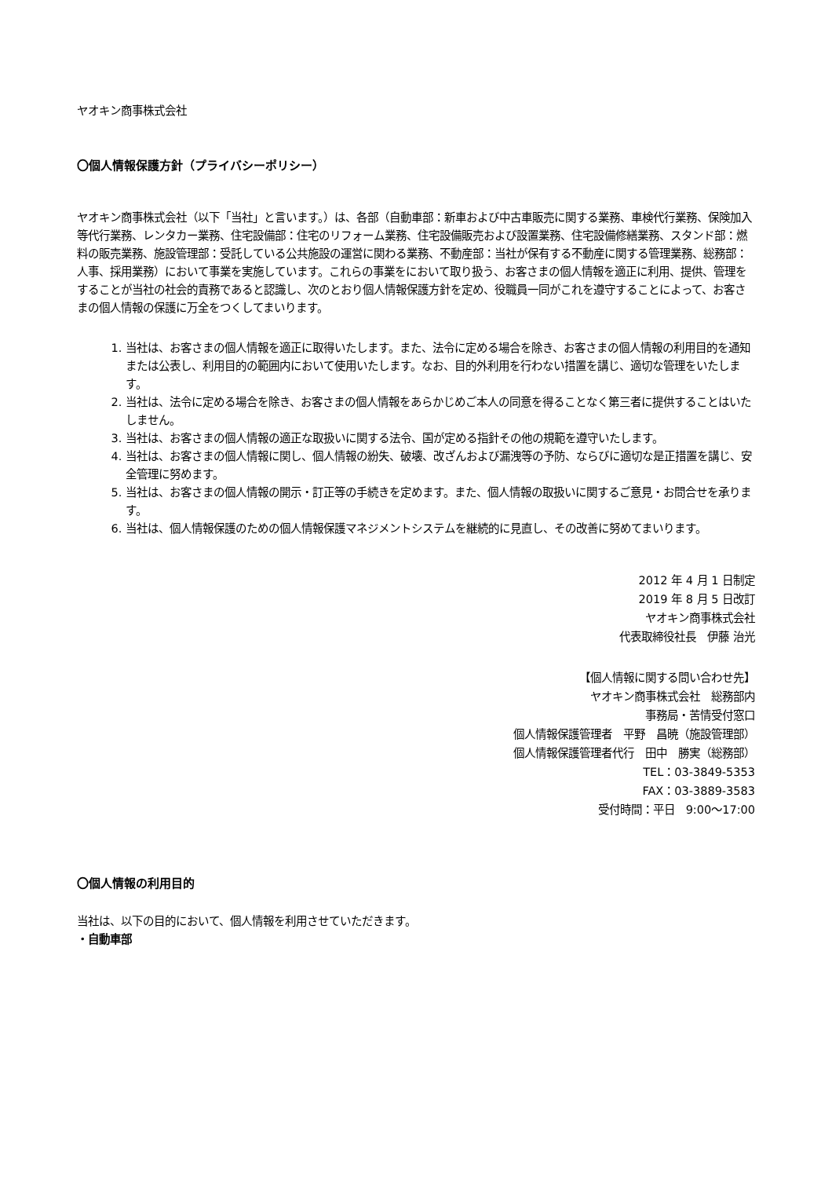ヤオキン商事株式会社
〇個人情報保護方針（プライバシーポリシー）
ヤオキン商事株式会社（以下「当社」と言います。）は、各部（自動車部：新車および中古車販売に関する業務、車検代行業務、保険加入等代行業務、レンタカー業務、住宅設備部：住宅のリフォーム業務、住宅設備販売および設置業務、住宅設備修繕業務、スタンド部：燃料の販売業務、施設管理部：受託している公共施設の運営に関わる業務、不動産部：当社が保有する不動産に関する管理業務、総務部：人事、採用業務）において事業を実施しています。これらの事業をにおいて取り扱う、お客さまの個人情報を適正に利用、提供、管理をすることが当社の社会的責務であると認識し、次のとおり個人情報保護方針を定め、役職員一同がこれを遵守することによって、お客さまの個人情報の保護に万全をつくしてまいります。
1. 当社は、お客さまの個人情報を適正に取得いたします。また、法令に定める場合を除き、お客さまの個人情報の利用目的を通知または公表し、利用目的の範囲内において使用いたします。なお、目的外利用を行わない措置を講じ、適切な管理をいたします。
2. 当社は、法令に定める場合を除き、お客さまの個人情報をあらかじめご本人の同意を得ることなく第三者に提供することはいたしません。
3. 当社は、お客さまの個人情報の適正な取扱いに関する法令、国が定める指針その他の規範を遵守いたします。
4. 当社は、お客さまの個人情報に関し、個人情報の紛失、破壊、改ざんおよび漏洩等の予防、ならびに適切な是正措置を講じ、安全管理に努めます。
5. 当社は、お客さまの個人情報の開示・訂正等の手続きを定めます。また、個人情報の取扱いに関するご意見・お問合せを承ります。
6. 当社は、個人情報保護のための個人情報保護マネジメントシステムを継続的に見直し、その改善に努めてまいります。
2012 年 4 月 1 日制定
2019 年 8 月 5 日改訂
ヤオキン商事株式会社
代表取締役社長　伊藤 治光
【個人情報に関する問い合わせ先】
ヤオキン商事株式会社　総務部内
事務局・苦情受付窓口
個人情報保護管理者　平野　昌暁（施設管理部）
個人情報保護管理者代行　田中　勝実（総務部）
TEL：03-3849-5353
FAX：03-3889-3583
受付時間：平日　9:00～17:00
〇個人情報の利用目的
当社は、以下の目的において、個人情報を利用させていただきます。
・自動車部